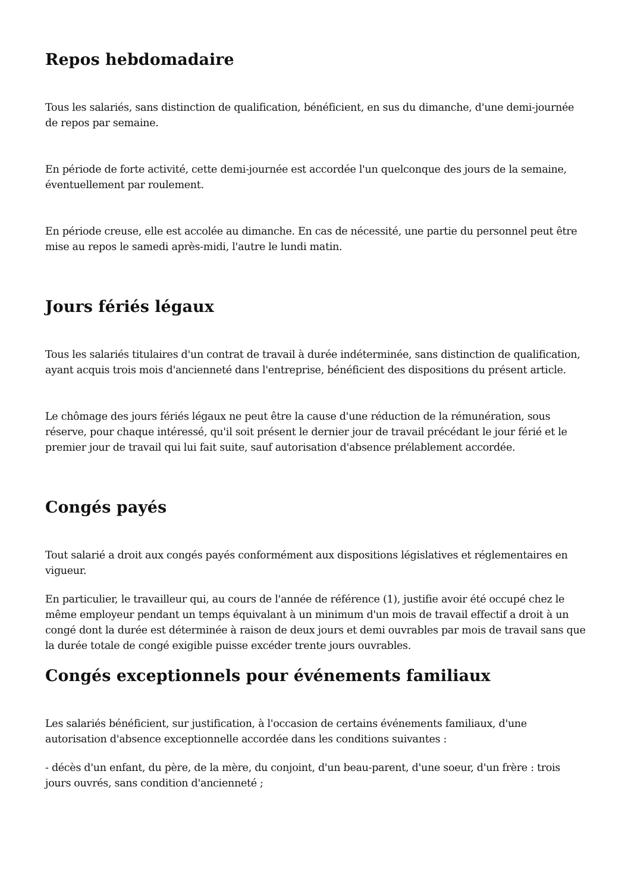Repos hebdomadaire
Tous les salariés, sans distinction de qualification, bénéficient, en sus du dimanche, d'une demi-journée de repos par semaine.
En période de forte activité, cette demi-journée est accordée l'un quelconque des jours de la semaine, éventuellement par roulement.
En période creuse, elle est accolée au dimanche. En cas de nécessité, une partie du personnel peut être mise au repos le samedi après-midi, l'autre le lundi matin.
Jours fériés légaux
Tous les salariés titulaires d'un contrat de travail à durée indéterminée, sans distinction de qualification, ayant acquis trois mois d'ancienneté dans l'entreprise, bénéficient des dispositions du présent article.
Le chômage des jours fériés légaux ne peut être la cause d'une réduction de la rémunération, sous réserve, pour chaque intéressé, qu'il soit présent le dernier jour de travail précédant le jour férié et le premier jour de travail qui lui fait suite, sauf autorisation d'absence prélablement accordée.
Congés payés
Tout salarié a droit aux congés payés conformément aux dispositions législatives et réglementaires en vigueur.
En particulier, le travailleur qui, au cours de l'année de référence (1), justifie avoir été occupé chez le même employeur pendant un temps équivalant à un minimum d'un mois de travail effectif a droit à un congé dont la durée est déterminée à raison de deux jours et demi ouvrables par mois de travail sans que la durée totale de congé exigible puisse excéder trente jours ouvrables.
Congés exceptionnels pour événements familiaux
Les salariés bénéficient, sur justification, à l'occasion de certains événements familiaux, d'une autorisation d'absence exceptionnelle accordée dans les conditions suivantes :
- décès d'un enfant, du père, de la mère, du conjoint, d'un beau-parent, d'une soeur, d'un frère : trois jours ouvrés, sans condition d'ancienneté ;